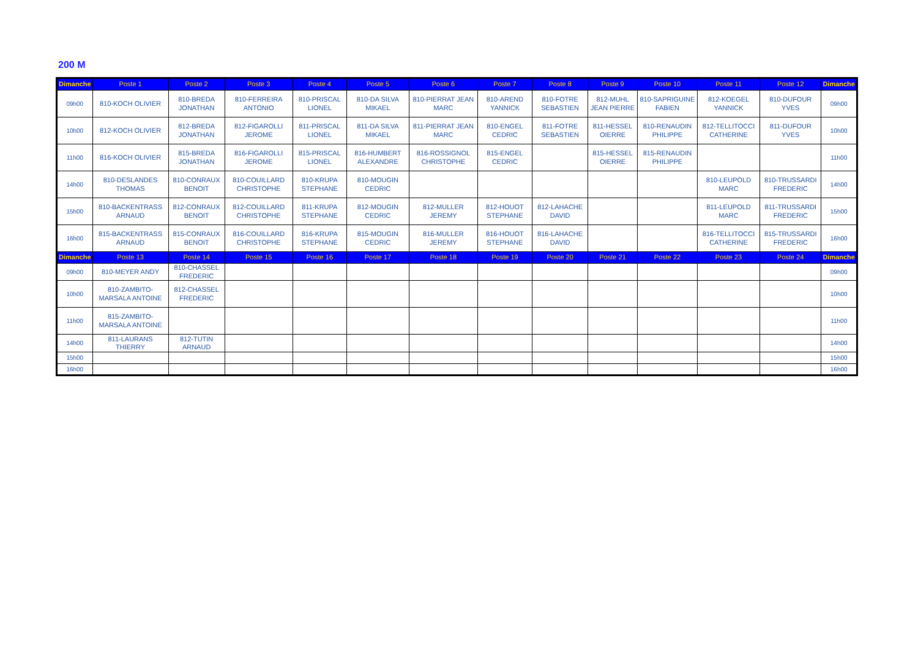200 M
| Dimanche | Poste 1 | Poste 2 | Poste 3 | Poste 4 | Poste 5 | Poste 6 | Poste 7 | Poste 8 | Poste 9 | Poste 10 | Poste 11 | Poste 12 | Dimanche |
| --- | --- | --- | --- | --- | --- | --- | --- | --- | --- | --- | --- | --- | --- |
| 09h00 | 810-KOCH OLIVIER | 810-BREDA JONATHAN | 810-FERREIRA ANTONIO | 810-PRISCAL LIONEL | 810-DA SILVA MIKAEL | 810-PIERRAT JEAN MARC | 810-AREND YANNICK | 810-FOTRE SEBASTIEN | 812-MUHL JEAN PIERRE | 810-SAPRIGUINE FABIEN | 812-KOEGEL YANNICK | 810-DUFOUR YVES | 09h00 |
| 10h00 | 812-KOCH OLIVIER | 812-BREDA JONATHAN | 812-FIGAROLLI JEROME | 811-PRISCAL LIONEL | 811-DA SILVA MIKAEL | 811-PIERRAT JEAN MARC | 810-ENGEL CEDRIC | 811-FOTRE SEBASTIEN | 811-HESSEL OIERRE | 810-RENAUDIN PHILIPPE | 812-TELLITOCCI CATHERINE | 811-DUFOUR YVES | 10h00 |
| 11h00 | 816-KOCH OLIVIER | 815-BREDA JONATHAN | 816-FIGAROLLI JEROME | 815-PRISCAL LIONEL | 816-HUMBERT ALEXANDRE | 816-ROSSIGNOL CHRISTOPHE | 815-ENGEL CEDRIC | | 815-HESSEL OIERRE | 815-RENAUDIN PHILIPPE | | | 11h00 |
| 14h00 | 810-DESLANDES THOMAS | 810-CONRAUX BENOIT | 810-COUILLARD CHRISTOPHE | 810-KRUPA STEPHANE | 810-MOUGIN CEDRIC | | | | | | 810-LEUPOLD MARC | 810-TRUSSARDI FREDERIC | 14h00 |
| 15h00 | 810-BACKENTRASS ARNAUD | 812-CONRAUX BENOIT | 812-COUILLARD CHRISTOPHE | 811-KRUPA STEPHANE | 812-MOUGIN CEDRIC | 812-MULLER JEREMY | 812-HOUOT STEPHANE | 812-LAHACHE DAVID | | | 811-LEUPOLD MARC | 811-TRUSSARDI FREDERIC | 15h00 |
| 16h00 | 815-BACKENTRASS ARNAUD | 815-CONRAUX BENOIT | 816-COUILLARD CHRISTOPHE | 816-KRUPA STEPHANE | 815-MOUGIN CEDRIC | 816-MULLER JEREMY | 816-HOUOT STEPHANE | 816-LAHACHE DAVID | | | 816-TELLITOCCI CATHERINE | 815-TRUSSARDI FREDERIC | 16h00 |
| Dimanche | Poste 13 | Poste 14 | Poste 15 | Poste 16 | Poste 17 | Poste 18 | Poste 19 | Poste 20 | Poste 21 | Poste 22 | Poste 23 | Poste 24 | Dimanche |
| 09h00 | 810-MEYER ANDY | 810-CHASSEL FREDERIC | | | | | | | | | | | 09h00 |
| 10h00 | 810-ZAMBITO-MARSALA ANTOINE | 812-CHASSEL FREDERIC | | | | | | | | | | | 10h00 |
| 11h00 | 815-ZAMBITO-MARSALA ANTOINE | | | | | | | | | | | | 11h00 |
| 14h00 | 811-LAURANS THIERRY | 812-TUTIN ARNAUD | | | | | | | | | | | 14h00 |
| 15h00 | | | | | | | | | | | | | 15h00 |
| 16h00 | | | | | | | | | | | | | 16h00 |